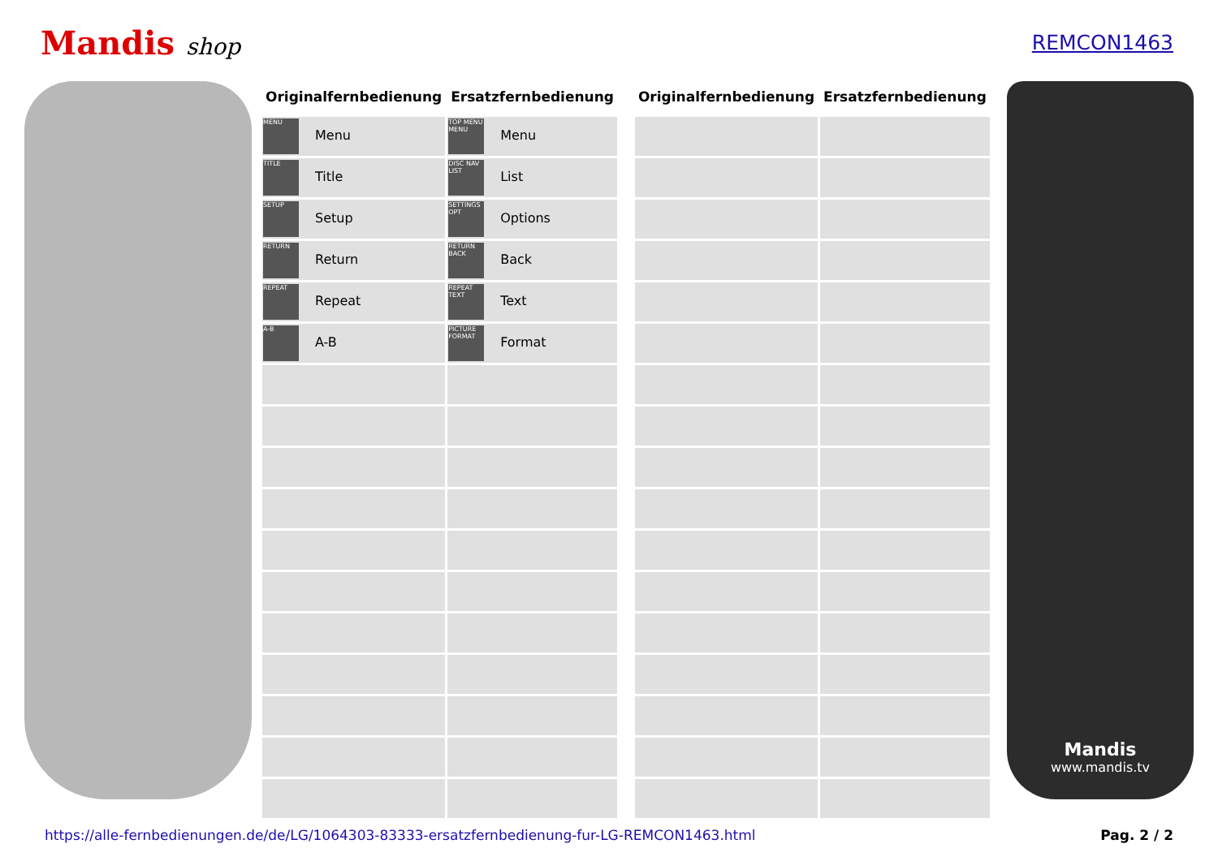Mandis shop REMCON1463
| Originalfernbedienung | Ersatzfernbedienung |
| --- | --- |
| MENU Menu | TOP MENU MENU Menu |
| TITLE Title | DISC NAV LIST List |
| SETUP Setup | SETTINGS OPT Options |
| RETURN Return | RETURN BACK Back |
| REPEAT Repeat | REPEAT TEXT Text |
| A-B A-B | PICTURE FORMAT Format |
| Originalfernbedienung | Ersatzfernbedienung |
| --- | --- |
Mandis
www.mandis.tv
https://alle-fernbedienungen.de/de/LG/1064303-83333-ersatzfernbedienung-fur-LG-REMCON1463.html Pag. 2 / 2